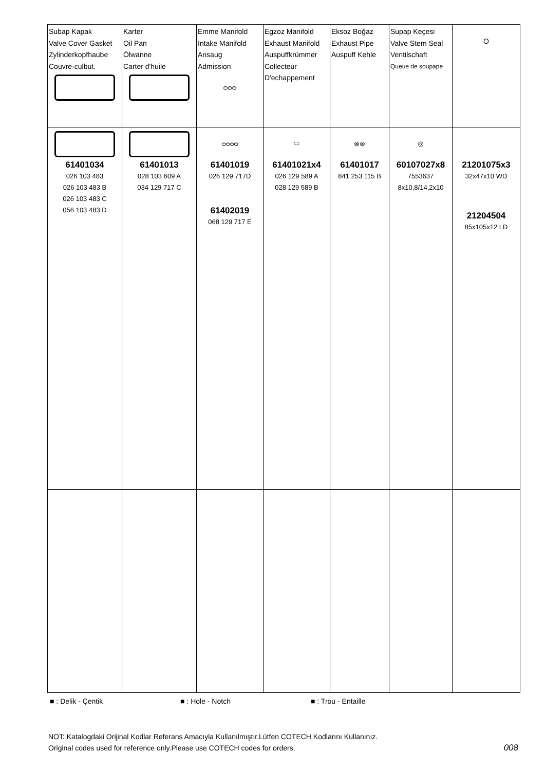| Subap Kapak Valve Cover Gasket Zylinderkopfhaube Couvre-culbut. | Karter Oil Pan Ölwanne Carter d'huile | Emme Manifold Intake Manifold Ansaug Admission ᴑᴑᴑ | Egzoz Manifold Exhaust Manifold Auspuffkrümmer Collecteur D'echappement | Eksoz Boğaz Exhaust Pipe Auspuff Kehle | Supap Keçesi Valve Stem Seal Ventilschaft Queue de soupape | O |
| 61401034 026 103 483 026 103 483 B 026 103 483 C 056 103 483 D | 61401013 028 103 609 A 034 129 717 C | ᴑᴑᴑᴑ 61401019 026 129 717D 61402019 068 129 717 E | ⬭ 61401021x4 026 129 589 A 028 129 589 B | ⊗⊗ 61401017 841 253 115 B | ◎ 60107027x8 7553637 8x10,8/14,2x10 | 21201075x3 32x47x10 WD 21204504 85x105x12 LD |
■ : Delik - Çentik ■ : Hole - Notch ■ : Trou - Entaille
NOT: Katalogdaki Orijinal Kodlar Referans Amacıyla Kullanılmıştır.Lütfen COTECH Kodlarını Kullanınız.
Original codes used for reference only.Please use COTECH codes for orders. 008